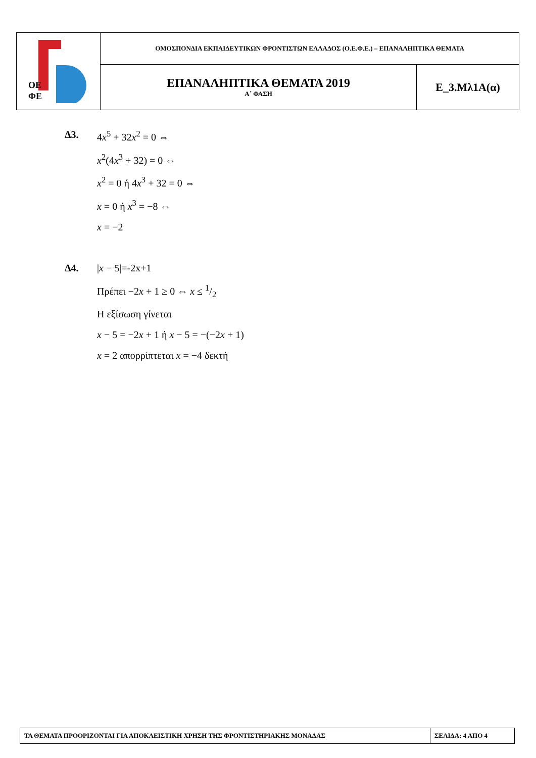| ΟΕ ΦΕ | ΟΜΟΣΠΟΝΔΙΑ ΕΚΠΑΙΔΕΥΤΙΚΩΝ ΦΡΟΝΤΙΣΤΩΝ ΕΛΛΑΔΟΣ (Ο.Ε.Φ.Ε.) – ΕΠΑΝΑΛΗΠΤΙΚΑ ΘΕΜΑΤΑ | |
| | ΕΠΑΝΑΛΗΠΤΙΚΑ ΘΕΜΑΤΑ 2019 Α΄ ΦΑΣΗ | Ε_3.Μλ1Α(α) |
Δ3. 4x<sup>5</sup> + 32x<sup>2</sup> = 0 ⇔
x<sup>2</sup>(4x<sup>3</sup> + 32) = 0 ⇔
x<sup>2</sup> = 0 ή 4x<sup>3</sup> + 32 = 0 ⇔
x = 0 ή x<sup>3</sup> = −8 ⇔
x = −2
Δ4. |x − 5|=-2x+1
Πρέπει −2x + 1 ≥ 0 ⇔ x ≤ 1/2
Η εξίσωση γίνεται
x − 5 = −2x + 1 ή x − 5 = −(−2x + 1)
x = 2 απορρίπτεται x = −4 δεκτή
| ΤΑ ΘΕΜΑΤΑ ΠΡΟΟΡΙΖΟΝΤΑΙ ΓΙΑ ΑΠΟΚΛΕΙΣΤΙΚΗ ΧΡΗΣΗ ΤΗΣ ΦΡΟΝΤΙΣΤΗΡΙΑΚΗΣ ΜΟΝΑΔΑΣ | ΣΕΛΙΔΑ: 4 ΑΠΟ 4 |